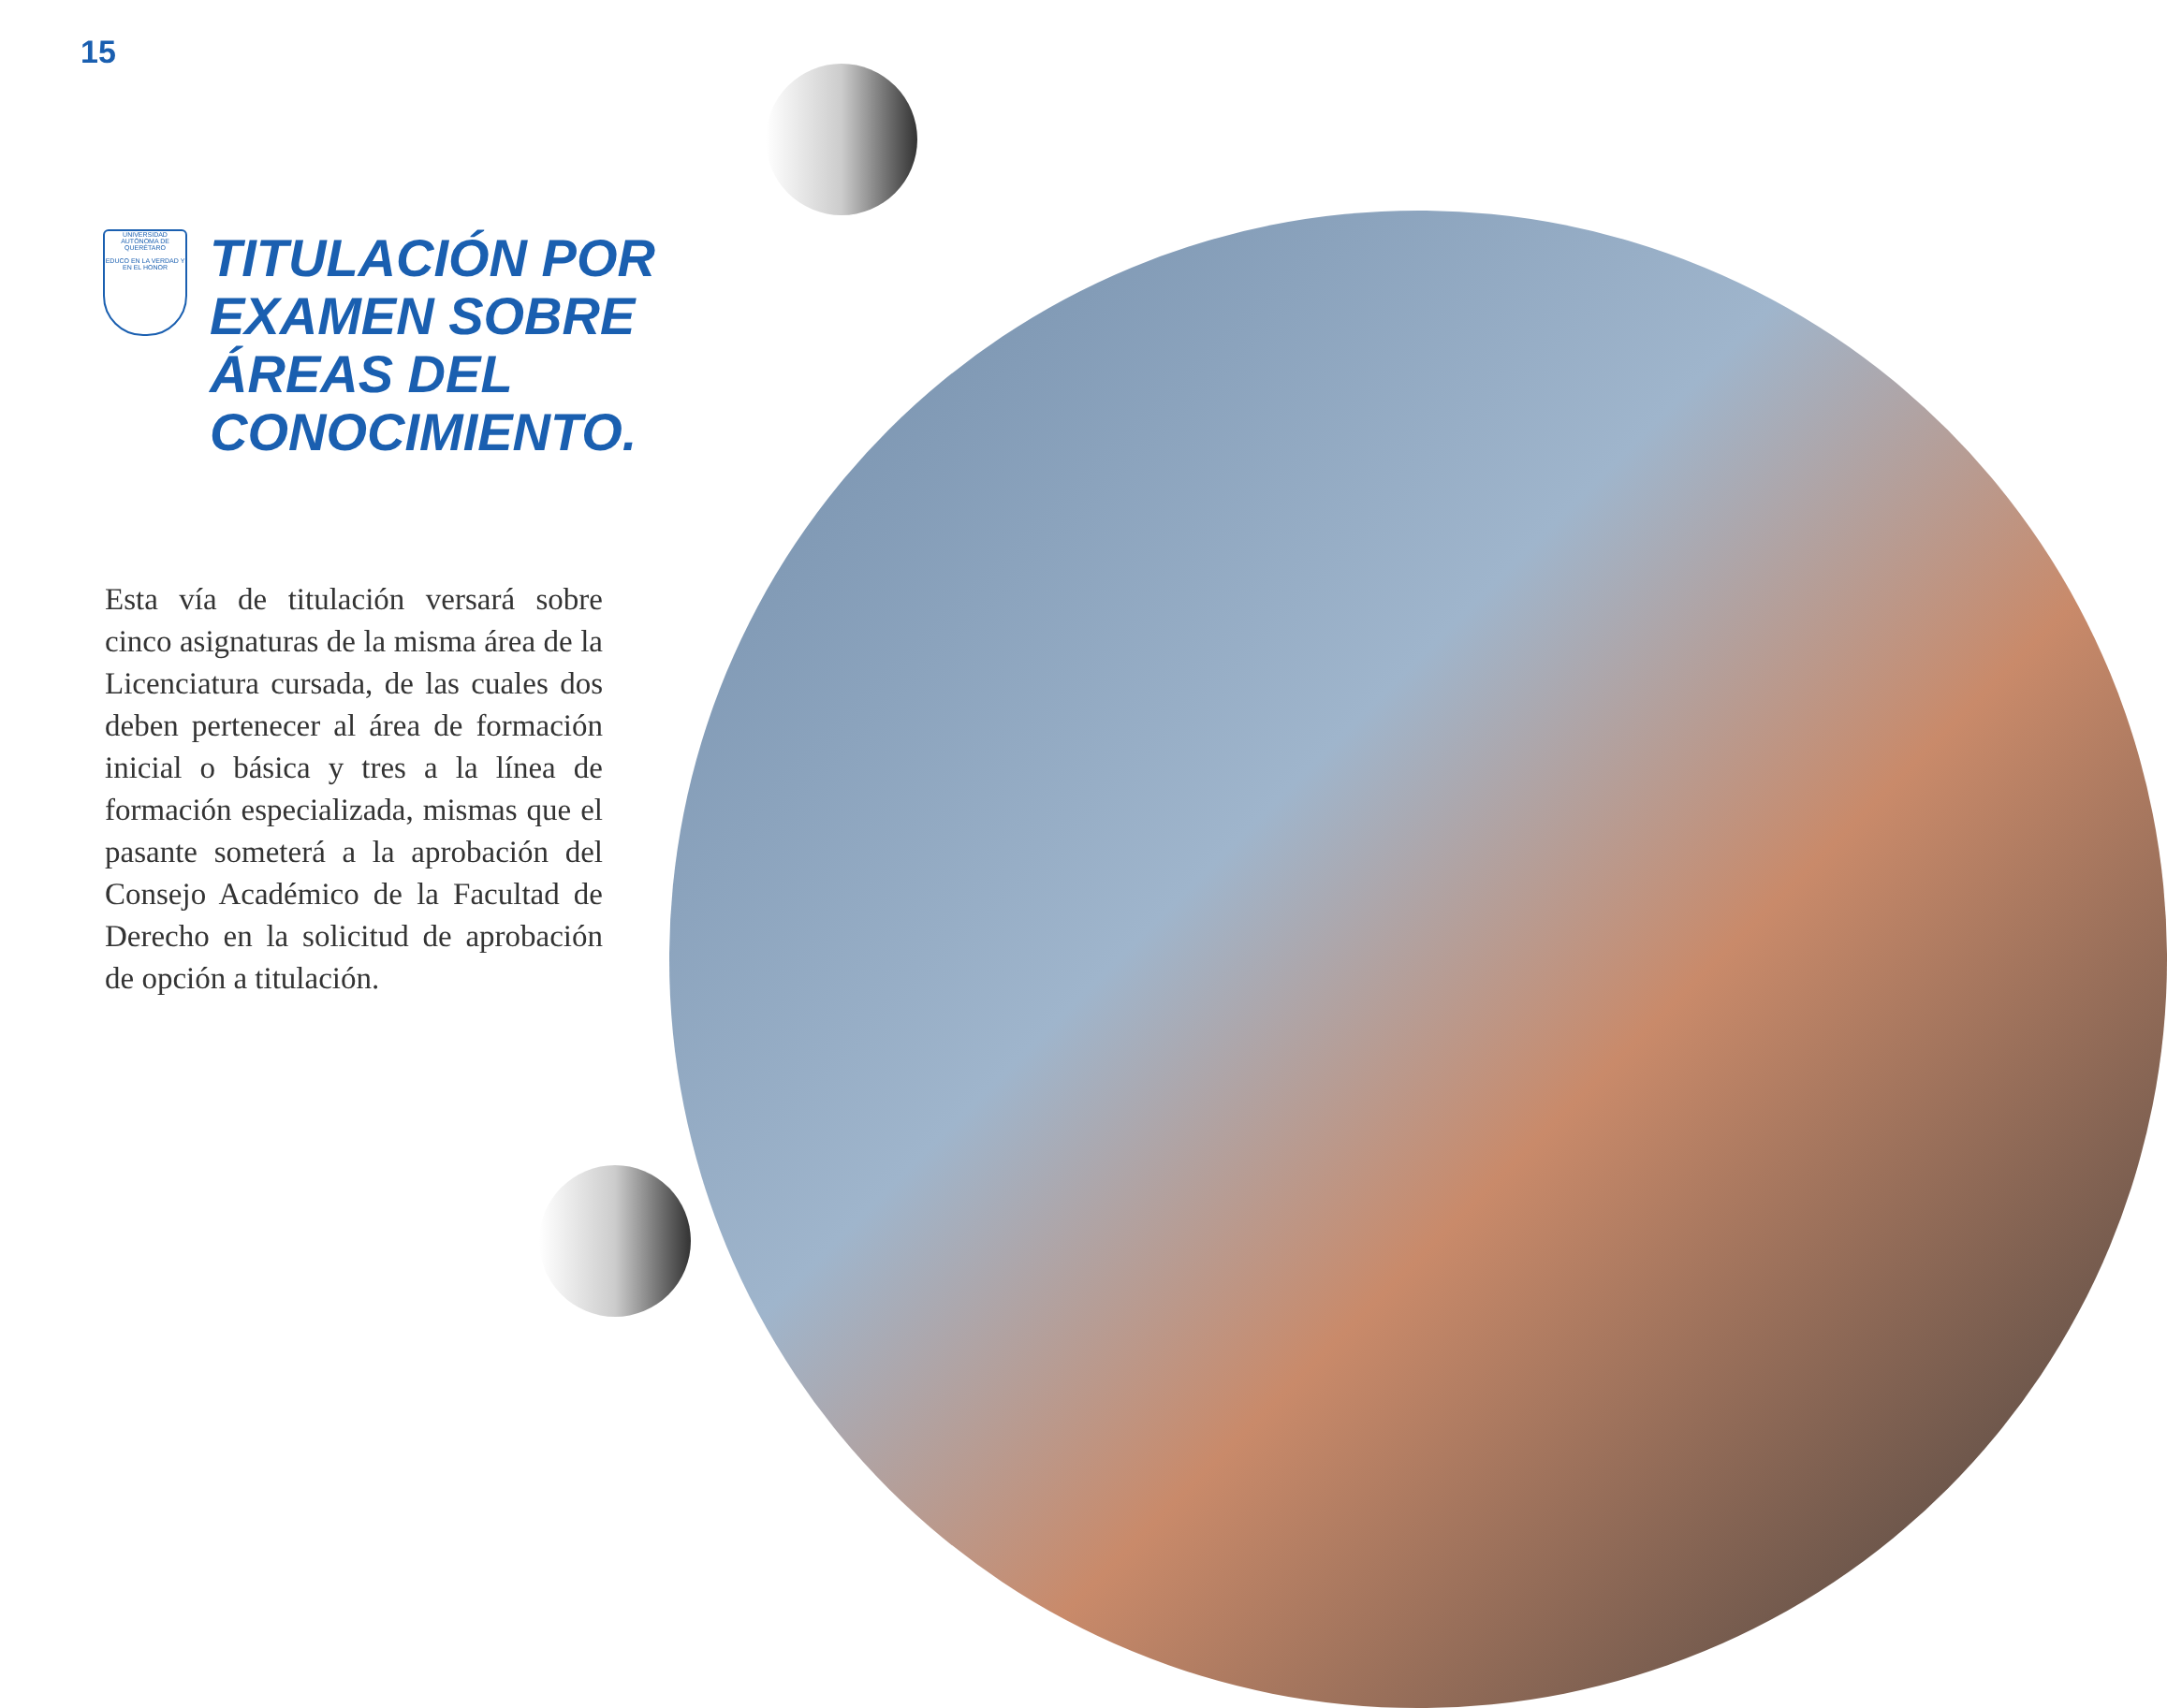15
UNIVERSIDAD AUTÓNOMA DE QUERÉTARO
EDUCO EN LA VERDAD Y EN EL HONOR
TITULACIÓN POR
EXAMEN SOBRE
ÁREAS DEL
CONOCIMIENTO.
Esta vía de titulación versará sobre cinco asignaturas de la misma área de la Licenciatura cursada, de las cuales dos deben pertenecer al área de formación inicial o básica y tres a la línea de formación especializada, mismas que el pasante someterá a la aprobación del Consejo Académico de la Facultad de Derecho en la solicitud de aprobación de opción a titulación.